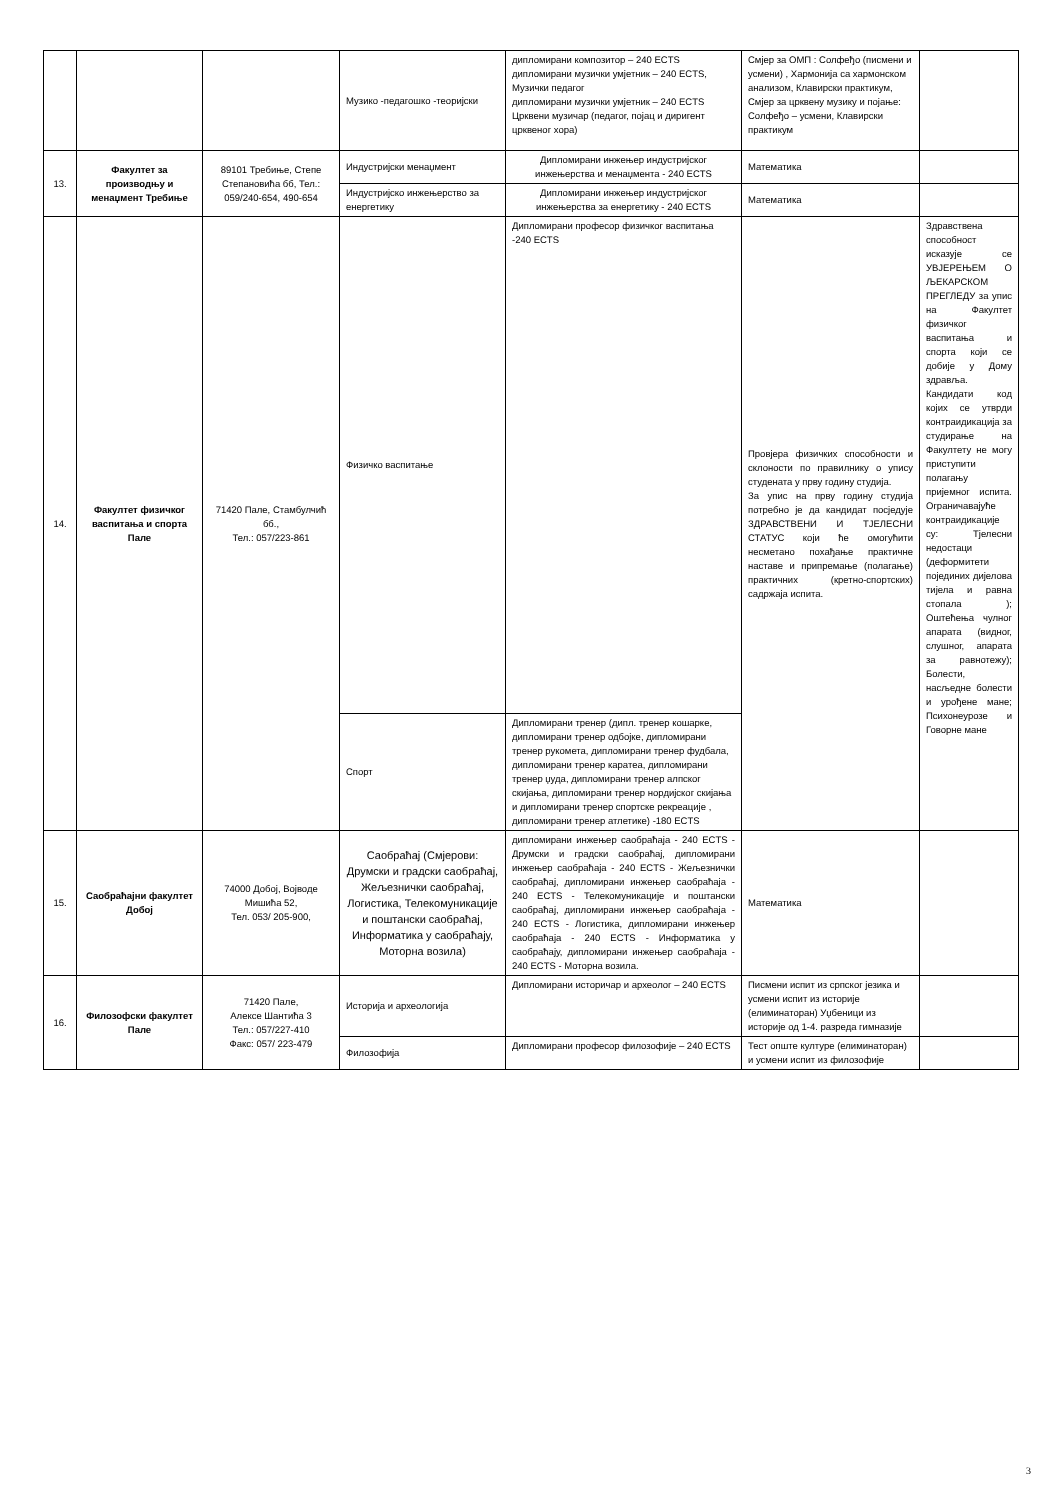| | | | Музико -педагошко -теоријски | дипломирани композитор – 240 ECTS дипломирани музички умјетник – 240 ECTS, Музички педагог дипломирани музички умјетник – 240 ECTS Црквени музичар (педагог, појац и диригент црквеног хора) | Смјер за ОМП : Солфеђо (писмени и усмени) , Хармонија са хармонском анализом, Клавирски практикум, Смјер за црквену музику и појање: Солфеђо – усмени, Клавирски практикум | |
| 13. | Факултет за производњу и менаџмент Требиње | 89101 Требиње, Степе Степановића бб, Тел.: 059/240-654, 490-654 | Индустријски менаџмент | Дипломирани инжењер индустријског инжењерства и менаџмента - 240 ECTS | Математика | |
| | | | Индустријско инжењерство за енергетику | Дипломирани инжењер индустријског инжењерства за енергетику - 240 ECTS | Математика | |
| 14. | Факултет физичког васпитања и спорта Пале | 71420 Пале, Стамбулчић бб., Тел.: 057/223-861 | Физичко васпитање | Дипломирани професор физичког васпитања -240 ECTS | Провјера физичких способности и склоности по правилнику о упису студената у прву годину студија. За упис на прву годину студија потребно је да кандидат посједује ЗДРАВСТВЕНИ И ТЈЕЛЕСНИ СТАТУС који ће омогућити несметано похађање практичне наставе и припремање (полагање) практичних (кретно-спортских) садржаја испита. | Здравствена способност исказује се УВЈЕРЕЊЕМ О ЉЕКАРСКОМ ПРЕГЛЕДУ за упис на Факултет физичког васпитања и спорта који се добије у Дому здравља. Кандидати код којих се утврди контраидикација за студирање на Факултету не могу приступити полагању пријемног испита. Ограничавајуће контраидикације су: Тјелесни недостаци (деформитети појединих дијелова тијела и равна стопала ); Оштећења чулног апарата (видног, слушног, апарата за равнотежу); Болести, насљедне болести и урођене мане; Психонеурозе и Говорне мане |
| | | | Спорт | Дипломирани тренер (дипл. тренер кошарке, дипломирани тренер одбојке, дипломирани тренер рукомета, дипломирани тренер фудбала, дипломирани тренер каратеа, дипломирани тренер џуда, дипломирани тренер алпског скијања, дипломирани тренер нордијског скијања и дипломирани тренер спортске рекреације , дипломирани тренер атлетике) -180 ECTS | | |
| 15. | Саобраћајни факултет Добој | 74000 Добој, Војводе Мишића 52, Тел. 053/ 205-900, | Саобраћај (Смјерови: Друмски и градски саобраћај, Жељезнички саобраћај, Логистика, Телекомуникације и поштански саобраћај, Информатика у саобраћају, Моторна возила) | дипломирани инжењер саобраћаја - 240 ECTS - Друмски и градски саобраћај, дипломирани инжењер саобраћаја - 240 ECTS - Жељезнички саобраћај, дипломирани инжењер саобраћаја - 240 ECTS - Телекомуникације и поштански саобраћај, дипломирани инжењер саобраћаја - 240 ECTS - Логистика, дипломирани инжењер саобраћаја - 240 ECTS - Информатика у саобраћају, дипломирани инжењер саобраћаја - 240 ECTS - Моторна возила. | Математика | |
| 16. | Филозофски факултет Пале | 71420 Пале, Алексе Шантића 3 Тел.: 057/227-410 Факс: 057/ 223-479 | Историја и археологија | Дипломирани историчар и археолог – 240 ECTS | Писмени испит из српског језика и усмени испит из историје (елиминаторан) Уџбеници из историје од 1-4. разреда гимназије | |
| | | | Филозофија | Дипломирани професор филозофије – 240 ECTS | Тест опште културе (елиминаторан) и усмени испит из филозофије | |
3